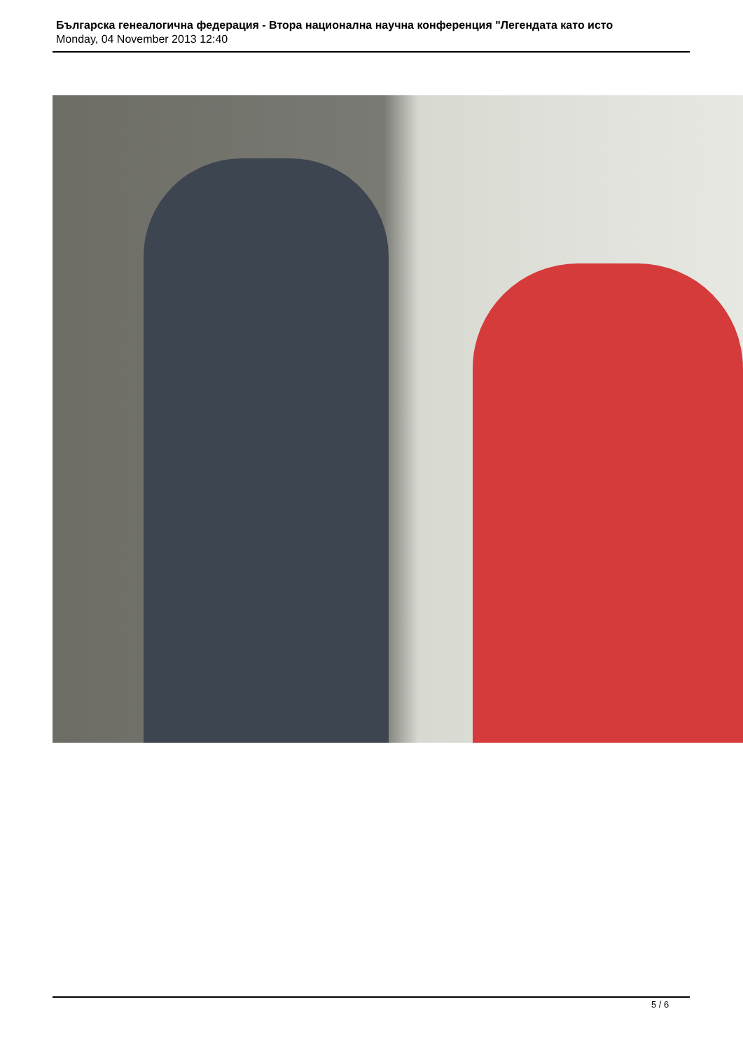Българска генеалогична федерация - Втора национална научна конференция "Легендата като исто
Monday, 04 November 2013 12:40
5 / 6